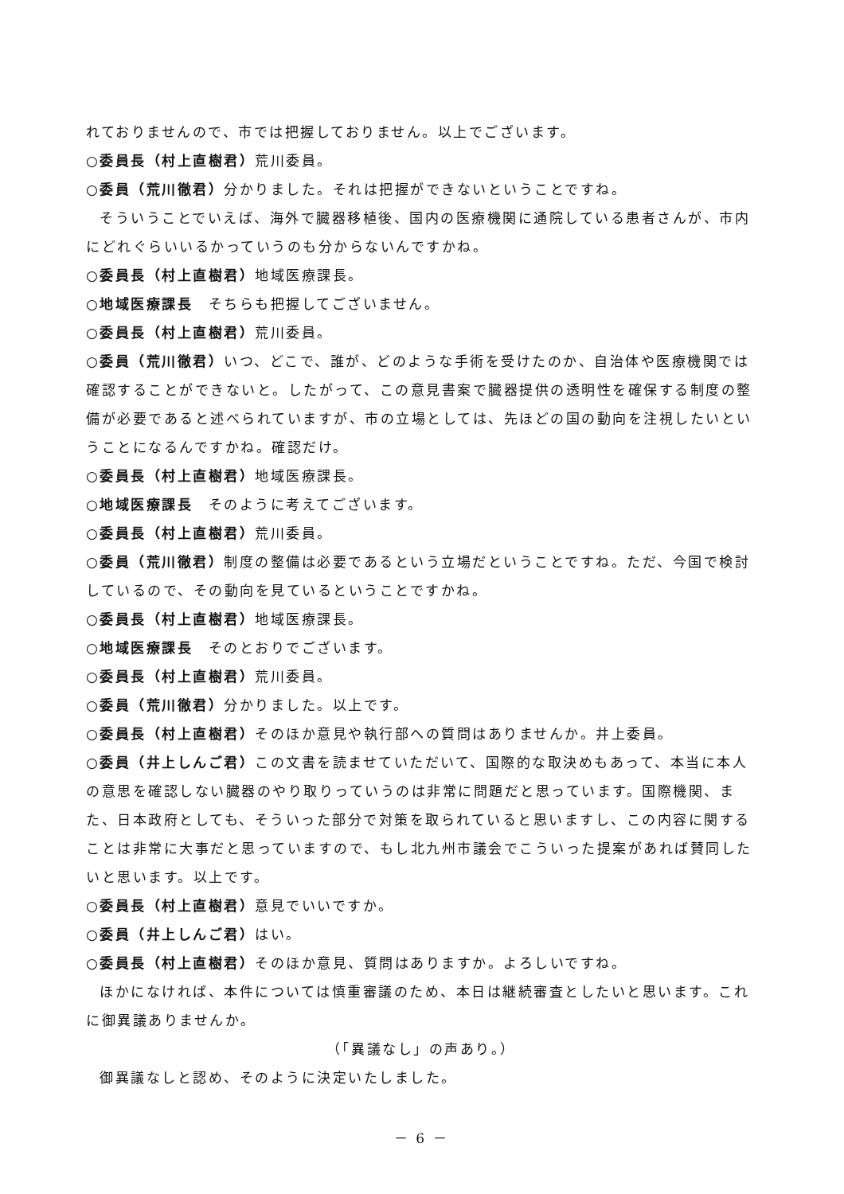れておりませんので、市では把握しておりません。以上でございます。
○委員長（村上直樹君）荒川委員。
○委員（荒川徹君）分かりました。それは把握ができないということですね。
そういうことでいえば、海外で臓器移植後、国内の医療機関に通院している患者さんが、市内にどれぐらいいるかっていうのも分からないんですかね。
○委員長（村上直樹君）地域医療課長。
○地域医療課長　そちらも把握してございません。
○委員長（村上直樹君）荒川委員。
○委員（荒川徹君）いつ、どこで、誰が、どのような手術を受けたのか、自治体や医療機関では確認することができないと。したがって、この意見書案で臓器提供の透明性を確保する制度の整備が必要であると述べられていますが、市の立場としては、先ほどの国の動向を注視したいということになるんですかね。確認だけ。
○委員長（村上直樹君）地域医療課長。
○地域医療課長　そのように考えてございます。
○委員長（村上直樹君）荒川委員。
○委員（荒川徹君）制度の整備は必要であるという立場だということですね。ただ、今国で検討しているので、その動向を見ているということですかね。
○委員長（村上直樹君）地域医療課長。
○地域医療課長　そのとおりでございます。
○委員長（村上直樹君）荒川委員。
○委員（荒川徹君）分かりました。以上です。
○委員長（村上直樹君）そのほか意見や執行部への質問はありませんか。井上委員。
○委員（井上しんご君）この文書を読ませていただいて、国際的な取決めもあって、本当に本人の意思を確認しない臓器のやり取りっていうのは非常に問題だと思っています。国際機関、また、日本政府としても、そういった部分で対策を取られていると思いますし、この内容に関することは非常に大事だと思っていますので、もし北九州市議会でこういった提案があれば賛同したいと思います。以上です。
○委員長（村上直樹君）意見でいいですか。
○委員（井上しんご君）はい。
○委員長（村上直樹君）そのほか意見、質問はありますか。よろしいですね。
ほかになければ、本件については慎重審議のため、本日は継続審査としたいと思います。これに御異議ありませんか。
（「異議なし」の声あり。）
御異議なしと認め、そのように決定いたしました。
－ 6 －